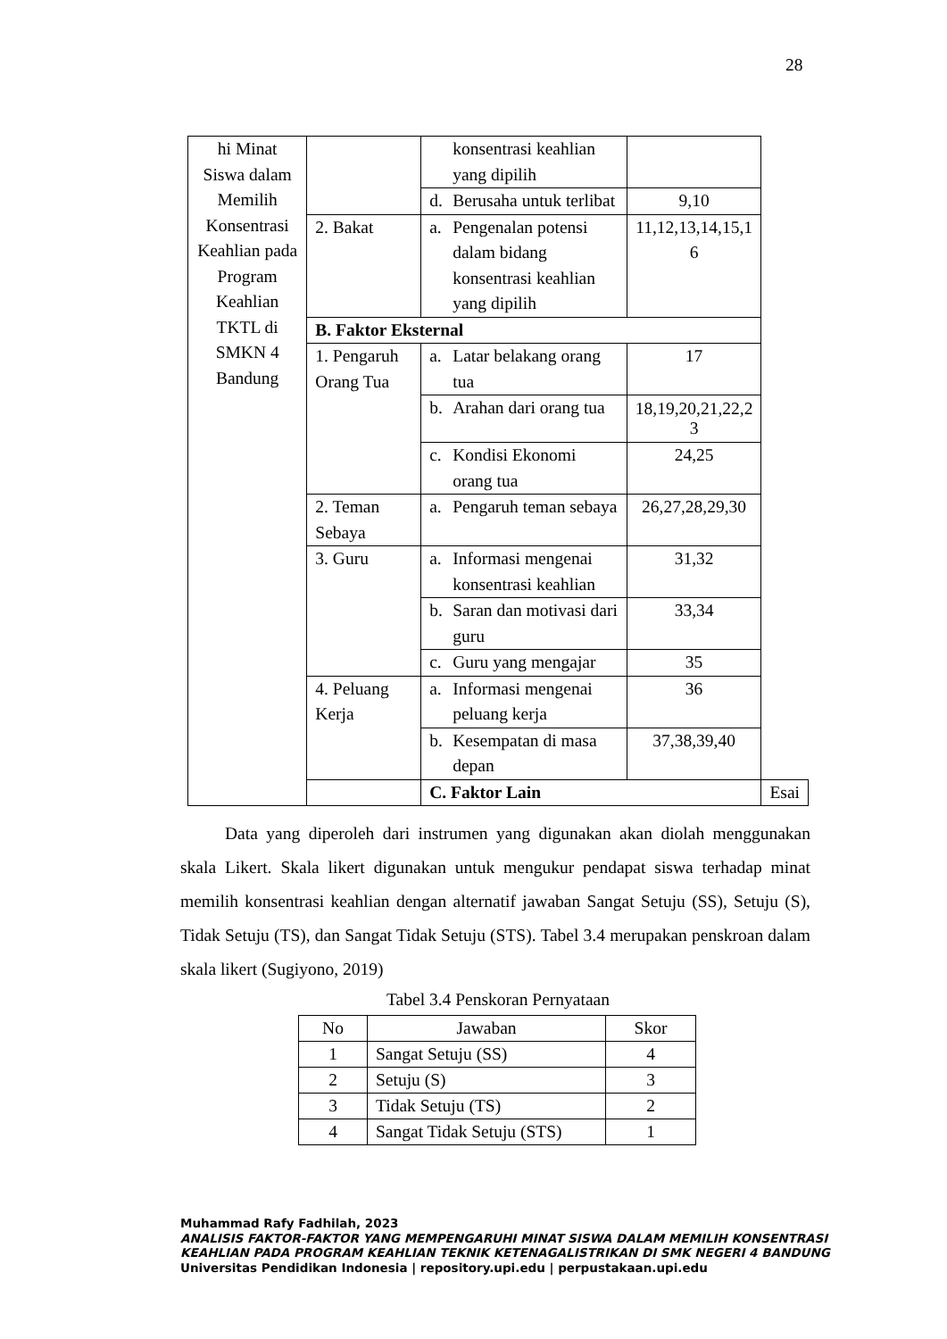28
| hi Minat Siswa dalam Memilih Konsentrasi Keahlian pada Program Keahlian TKTL di SMKN 4 Bandung | | konsentrasi keahlian yang dipilih | | |
| | | d. Berusaha untuk terlibat | 9,10 | |
| | 2. Bakat | a. Pengenalan potensi dalam bidang konsentrasi keahlian yang dipilih | 11,12,13,14,15,1 6 | |
| | B. Faktor Eksternal | | | |
| | 1. Pengaruh Orang Tua | a. Latar belakang orang tua | 17 | |
| | | b. Arahan dari orang tua | 18,19,20,21,22,2 3 | |
| | | c. Kondisi Ekonomi orang tua | 24,25 | |
| | 2. Teman Sebaya | a. Pengaruh teman sebaya | 26,27,28,29,30 | |
| | 3. Guru | a. Informasi mengenai konsentrasi keahlian | 31,32 | |
| | | b. Saran dan motivasi dari guru | 33,34 | |
| | | c. Guru yang mengajar | 35 | |
| | 4. Peluang Kerja | a. Informasi mengenai peluang kerja | 36 | |
| | | b. Kesempatan di masa depan | 37,38,39,40 | |
| | | C. Faktor Lain | | Esai |
Data yang diperoleh dari instrumen yang digunakan akan diolah menggunakan skala Likert. Skala likert digunakan untuk mengukur pendapat siswa terhadap minat memilih konsentrasi keahlian dengan alternatif jawaban Sangat Setuju (SS), Setuju (S), Tidak Setuju (TS), dan Sangat Tidak Setuju (STS). Tabel 3.4 merupakan penskroan dalam skala likert (Sugiyono, 2019)
Tabel 3.4 Penskoran Pernyataan
| No | Jawaban | Skor |
| --- | --- | --- |
| 1 | Sangat Setuju (SS) | 4 |
| 2 | Setuju (S) | 3 |
| 3 | Tidak Setuju (TS) | 2 |
| 4 | Sangat Tidak Setuju (STS) | 1 |
Muhammad Rafy Fadhilah, 2023
ANALISIS FAKTOR-FAKTOR YANG MEMPENGARUHI MINAT SISWA DALAM MEMILIH KONSENTRASI
KEAHLIAN PADA PROGRAM KEAHLIAN TEKNIK KETENAGALISTRIKAN DI SMK NEGERI 4 BANDUNG
Universitas Pendidikan Indonesia | repository.upi.edu | perpustakaan.upi.edu